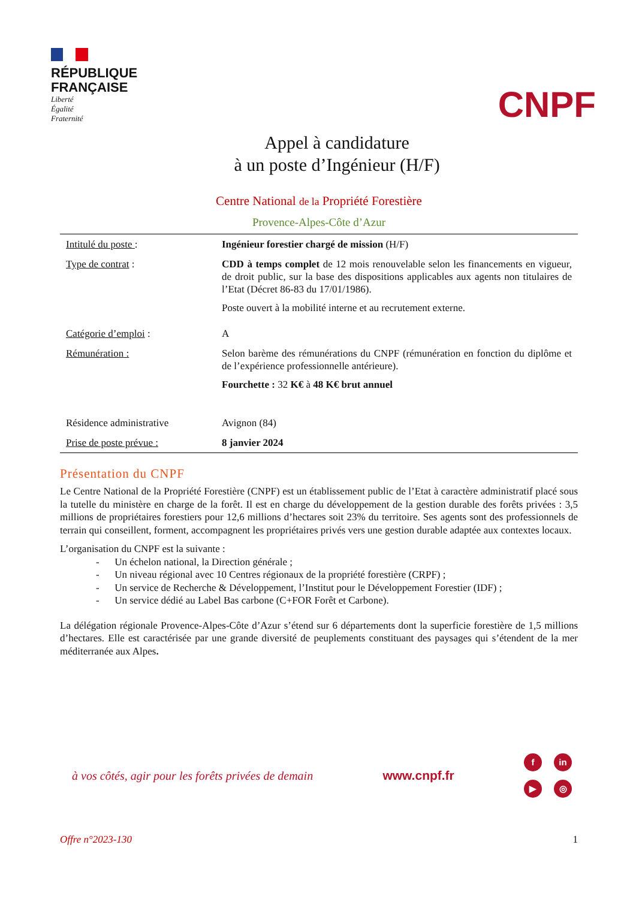RÉPUBLIQUE
FRANÇAISE
Liberté
Égalité
Fraternité
CNPF
Appel à candidature
à un poste d’Ingénieur (H/F)
Centre National de la Propriété Forestière
Provence-Alpes-Côte d’Azur
| Intitulé du poste : | Ingénieur forestier chargé de mission (H/F) |
| Type de contrat : | CDD à temps complet de 12 mois renouvelable selon les financements en vigueur, de droit public, sur la base des dispositions applicables aux agents non titulaires de l’Etat (Décret 86-83 du 17/01/1986). Poste ouvert à la mobilité interne et au recrutement externe. |
| Catégorie d’emploi : | A |
| Rémunération : | Selon barème des rémunérations du CNPF (rémunération en fonction du diplôme et de l’expérience professionnelle antérieure). Fourchette : 32 K€ à 48 K€ brut annuel |
| Résidence administrative | Avignon (84) |
| Prise de poste prévue : | 8 janvier 2024 |
Présentation du CNPF
Le Centre National de la Propriété Forestière (CNPF) est un établissement public de l’Etat à caractère administratif placé sous la tutelle du ministère en charge de la forêt. Il est en charge du développement de la gestion durable des forêts privées : 3,5 millions de propriétaires forestiers pour 12,6 millions d’hectares soit 23% du territoire. Ses agents sont des professionnels de terrain qui conseillent, forment, accompagnent les propriétaires privés vers une gestion durable adaptée aux contextes locaux.
L’organisation du CNPF est la suivante :
- Un échelon national, la Direction générale ;
- Un niveau régional avec 10 Centres régionaux de la propriété forestière (CRPF) ;
- Un service de Recherche & Développement, l’Institut pour le Développement Forestier (IDF) ;
- Un service dédié au Label Bas carbone (C+FOR Forêt et Carbone).
La délégation régionale Provence-Alpes-Côte d’Azur s’étend sur 6 départements dont la superficie forestière de 1,5 millions d’hectares. Elle est caractérisée par une grande diversité de peuplements constituant des paysages qui s’étendent de la mer méditerranée aux Alpes.
à vos côtés, agir pour les forêts privées de demain
www.cnpf.fr
f in ▶ ◎
Offre n°2023-130 1